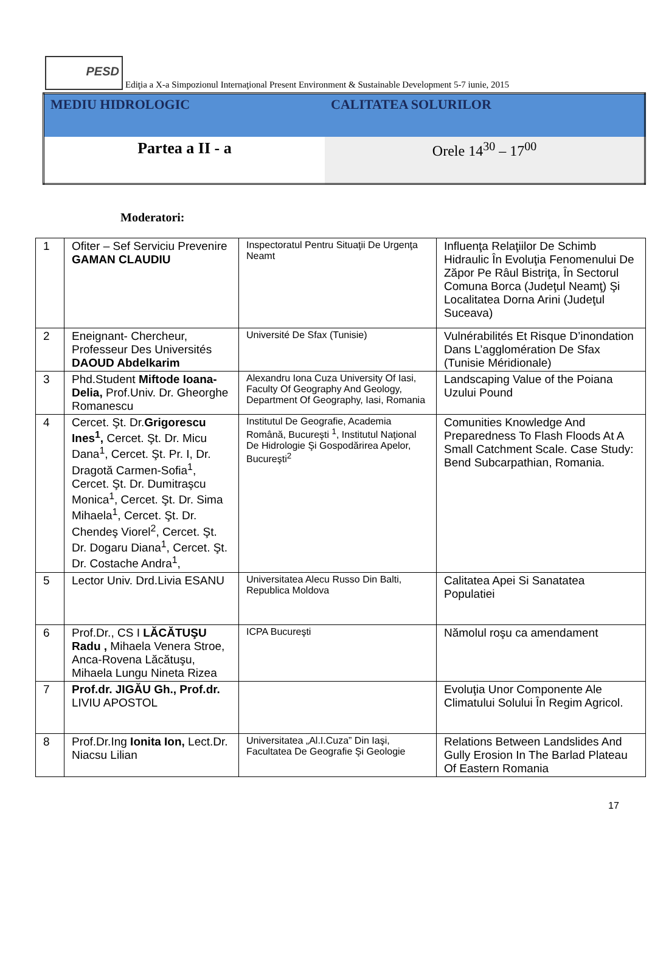PESD Ediţia a X-a Simpozionul Internaţional Present Environment & Sustainable Development 5-7 iunie, 2015
| MEDIU HIDROLOGIC | CALITATEA SOLURILOR |
| Partea a II - a | Orele 14<sup>30</sup> – 17<sup>00</sup> |
Moderatori:
| 1 | Ofiter – Sef Serviciu Prevenire GAMAN CLAUDIU | Inspectoratul Pentru Situaţii De Urgenţa Neamt | Influenţa Relaţiilor De Schimb Hidraulic În Evoluţia Fenomenului De Zăpor Pe Râul Bistriţa, În Sectorul Comuna Borca (Judeţul Neamţ) Şi Localitatea Dorna Arini (Judeţul Suceava) |
| 2 | Eneignant- Chercheur, Professeur Des Universités DAOUD Abdelkarim | Université De Sfax (Tunisie) | Vulnérabilités Et Risque D’inondation Dans L’agglomération De Sfax (Tunisie Méridionale) |
| 3 | Phd.Student Miftode Ioana-Delia, Prof.Univ. Dr. Gheorghe Romanescu | Alexandru Iona Cuza University Of Iasi, Faculty Of Geography And Geology, Department Of Geography, Iasi, Romania | Landscaping Value of the Poiana Uzului Pound |
| 4 | Cercet. Şt. Dr. Grigorescu Ines<sup>1</sup>, Cercet. Şt. Dr. Micu Dana<sup>1</sup>, Cercet. Şt. Pr. I, Dr. Dragotă Carmen-Sofia<sup>1</sup>, Cercet. Şt. Dr. Dumitraşcu Monica<sup>1</sup>, Cercet. Şt. Dr. Sima Mihaela<sup>1</sup>, Cercet. Şt. Dr. Chendeş Viorel<sup>2</sup>, Cercet. Şt. Dr. Dogaru Diana<sup>1</sup>, Cercet. Şt. Dr. Costache Andra<sup>1</sup>, | Institutul De Geografie, Academia Română, Bucureşti <sup>1</sup>, Institutul Naţional De Hidrologie Şi Gospodărirea Apelor, Bucureşti<sup>2</sup> | Comunities Knowledge And Preparedness To Flash Floods At A Small Catchment Scale. Case Study: Bend Subcarpathian, Romania. |
| 5 | Lector Univ. Drd.Livia ESANU | Universitatea Alecu Russo Din Balti, Republica Moldova | Calitatea Apei Si Sanatatea Populatiei |
| 6 | Prof.Dr., CS I LĂCĂTUŞU Radu , Mihaela Venera Stroe, Anca-Rovena Lăcătuşu, Mihaela Lungu Nineta Rizea | ICPA Bucureşti | Nămolul roşu ca amendament |
| 7 | Prof.dr. JIGĂU Gh., Prof.dr. LIVIU APOSTOL | | Evoluţia Unor Componente Ale Climatului Solului În Regim Agricol. |
| 8 | Prof.Dr.Ing Ionita Ion, Lect.Dr. Niacsu Lilian | Universitatea „Al.I.Cuza” Din Iaşi, Facultatea De Geografie Şi Geologie | Relations Between Landslides And Gully Erosion In The Barlad Plateau Of Eastern Romania |
17